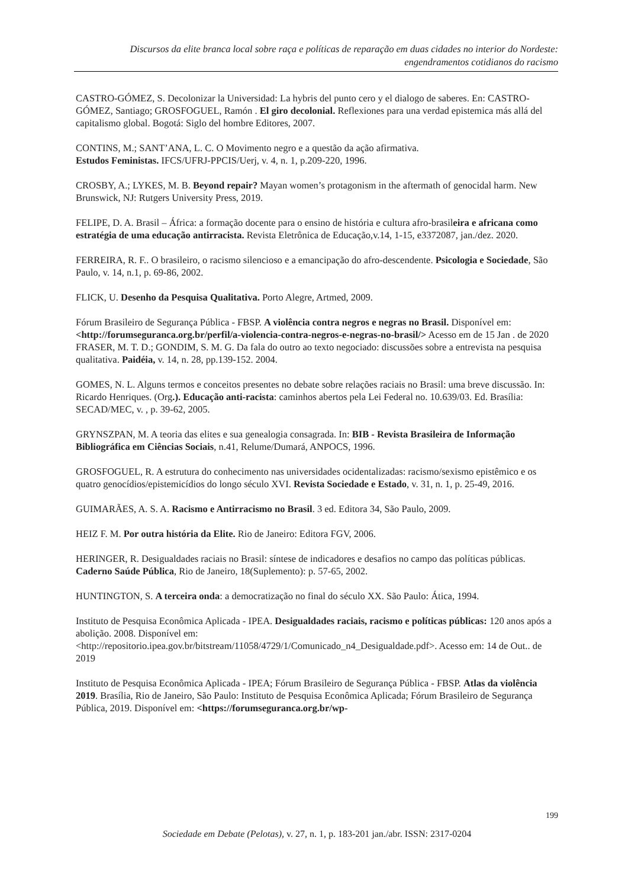Discursos da elite branca local sobre raça e políticas de reparação em duas cidades no interior do Nordeste: engendramentos cotidianos do racismo
CASTRO-GÓMEZ, S. Decolonizar la Universidad: La hybris del punto cero y el dialogo de saberes. En: CASTRO-GÓMEZ, Santiago; GROSFOGUEL, Ramón . El giro decolonial. Reflexiones para una verdad epistemica más allá del capitalismo global. Bogotá: Siglo del hombre Editores, 2007.
CONTINS, M.; SANT’ANA, L. C. O Movimento negro e a questão da ação afirmativa.
Estudos Feministas. IFCS/UFRJ-PPCIS/Uerj, v. 4, n. 1, p.209-220, 1996.
CROSBY, A.; LYKES, M. B. Beyond repair? Mayan women’s protagonism in the aftermath of genocidal harm. New Brunswick, NJ: Rutgers University Press, 2019.
FELIPE, D. A. Brasil – África: a formação docente para o ensino de história e cultura afro-brasileira e africana como estratégia de uma educação antirracista. Revista Eletrônica de Educação,v.14, 1-15, e3372087, jan./dez. 2020.
FERREIRA, R. F.. O brasileiro, o racismo silencioso e a emancipação do afro-descendente. Psicologia e Sociedade, São Paulo, v. 14, n.1, p. 69-86, 2002.
FLICK, U. Desenho da Pesquisa Qualitativa. Porto Alegre, Artmed, 2009.
Fórum Brasileiro de Segurança Pública - FBSP. A violência contra negros e negras no Brasil. Disponível em: <http://forumseguranca.org.br/perfil/a-violencia-contra-negros-e-negras-no-brasil/> Acesso em de 15 Jan . de 2020
FRASER, M. T. D.; GONDIM, S. M. G. Da fala do outro ao texto negociado: discussões sobre a entrevista na pesquisa qualitativa. Paidéia, v. 14, n. 28, pp.139-152. 2004.
GOMES, N. L. Alguns termos e conceitos presentes no debate sobre relações raciais no Brasil: uma breve discussão. In: Ricardo Henriques. (Org.). Educação anti-racista: caminhos abertos pela Lei Federal no. 10.639/03. Ed. Brasília: SECAD/MEC, v. , p. 39-62, 2005.
GRYNSZPAN, M. A teoria das elites e sua genealogia consagrada. In: BIB - Revista Brasileira de Informação Bibliográfica em Ciências Sociais, n.41, Relume/Dumará, ANPOCS, 1996.
GROSFOGUEL, R. A estrutura do conhecimento nas universidades ocidentalizadas: racismo/sexismo epistêmico e os quatro genocídios/epistemicídios do longo século XVI. Revista Sociedade e Estado, v. 31, n. 1, p. 25-49, 2016.
GUIMARÃES, A. S. A. Racismo e Antirracismo no Brasil. 3 ed. Editora 34, São Paulo, 2009.
HEIZ F. M. Por outra história da Elite. Rio de Janeiro: Editora FGV, 2006.
HERINGER, R. Desigualdades raciais no Brasil: síntese de indicadores e desafios no campo das políticas públicas. Caderno Saúde Pública, Rio de Janeiro, 18(Suplemento): p. 57-65, 2002.
HUNTINGTON, S. A terceira onda: a democratização no final do século XX. São Paulo: Ática, 1994.
Instituto de Pesquisa Econômica Aplicada - IPEA. Desigualdades raciais, racismo e políticas públicas: 120 anos após a abolição. 2008. Disponível em: <http://repositorio.ipea.gov.br/bitstream/11058/4729/1/Comunicado_n4_Desigualdade.pdf>. Acesso em: 14 de Out.. de 2019
Instituto de Pesquisa Econômica Aplicada - IPEA; Fórum Brasileiro de Segurança Pública - FBSP. Atlas da violência 2019. Brasília, Rio de Janeiro, São Paulo: Instituto de Pesquisa Econômica Aplicada; Fórum Brasileiro de Segurança Pública, 2019. Disponível em: <https://forumseguranca.org.br/wp-
199
Sociedade em Debate (Pelotas), v. 27, n. 1, p. 183-201 jan./abr. ISSN: 2317-0204